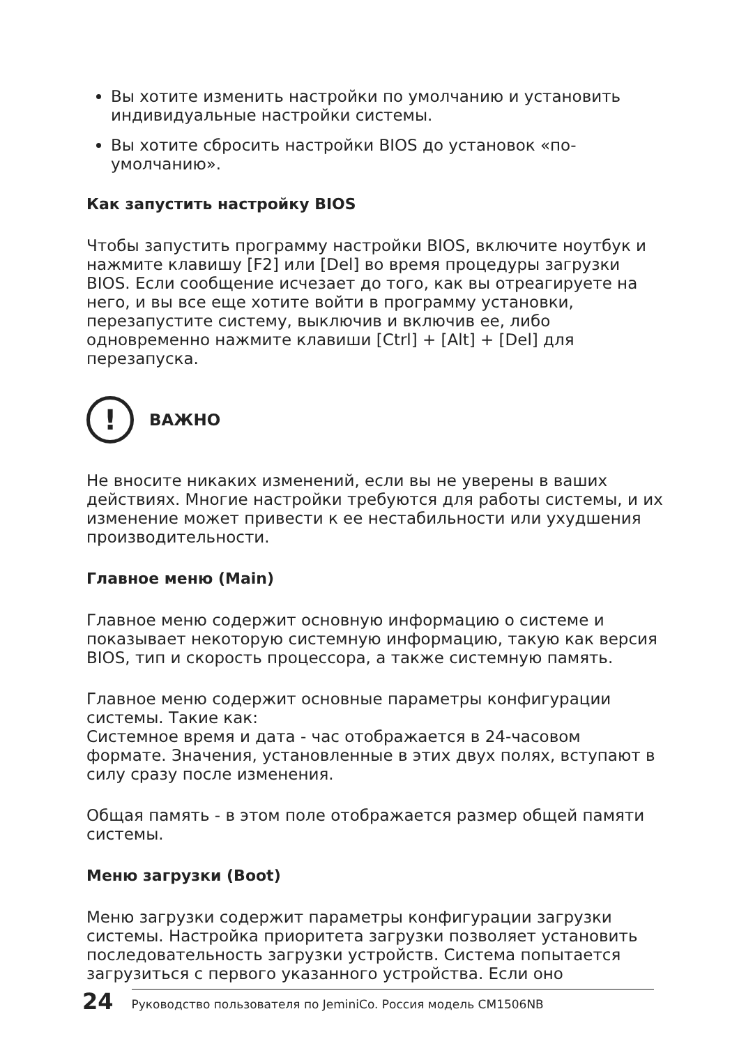Вы хотите изменить настройки по умолчанию и установить индивидуальные настройки системы.
Вы хотите сбросить настройки BIOS до установок «по-умолчанию».
Как запустить настройку BIOS
Чтобы запустить программу настройки BIOS, включите ноутбук и нажмите клавишу [F2] или [Del] во время процедуры загрузки BIOS. Если сообщение исчезает до того, как вы отреагируете на него, и вы все еще хотите войти в программу установки, перезапустите систему, выключив и включив ее, либо одновременно нажмите клавиши [Ctrl] + [Alt] + [Del] для перезапуска.
!
ВАЖНО
Не вносите никаких изменений, если вы не уверены в ваших действиях. Многие настройки требуются для работы системы, и их изменение может привести к ее нестабильности или ухудшения производительности.
Главное меню (Main)
Главное меню содержит основную информацию о системе и показывает некоторую системную информацию, такую как версия BIOS, тип и скорость процессора, а также системную память.
Главное меню содержит основные параметры конфигурации системы. Такие как:
Системное время и дата - час отображается в 24-часовом формате. Значения, установленные в этих двух полях, вступают в силу сразу после изменения.
Общая память - в этом поле отображается размер общей памяти системы.
Меню загрузки (Boot)
Меню загрузки содержит параметры конфигурации загрузки системы. Настройка приоритета загрузки позволяет установить последовательность загрузки устройств. Система попытается загрузиться с первого указанного устройства. Если оно
24 Руководство пользователя по JeminiCo. Россия модель CM1506NB